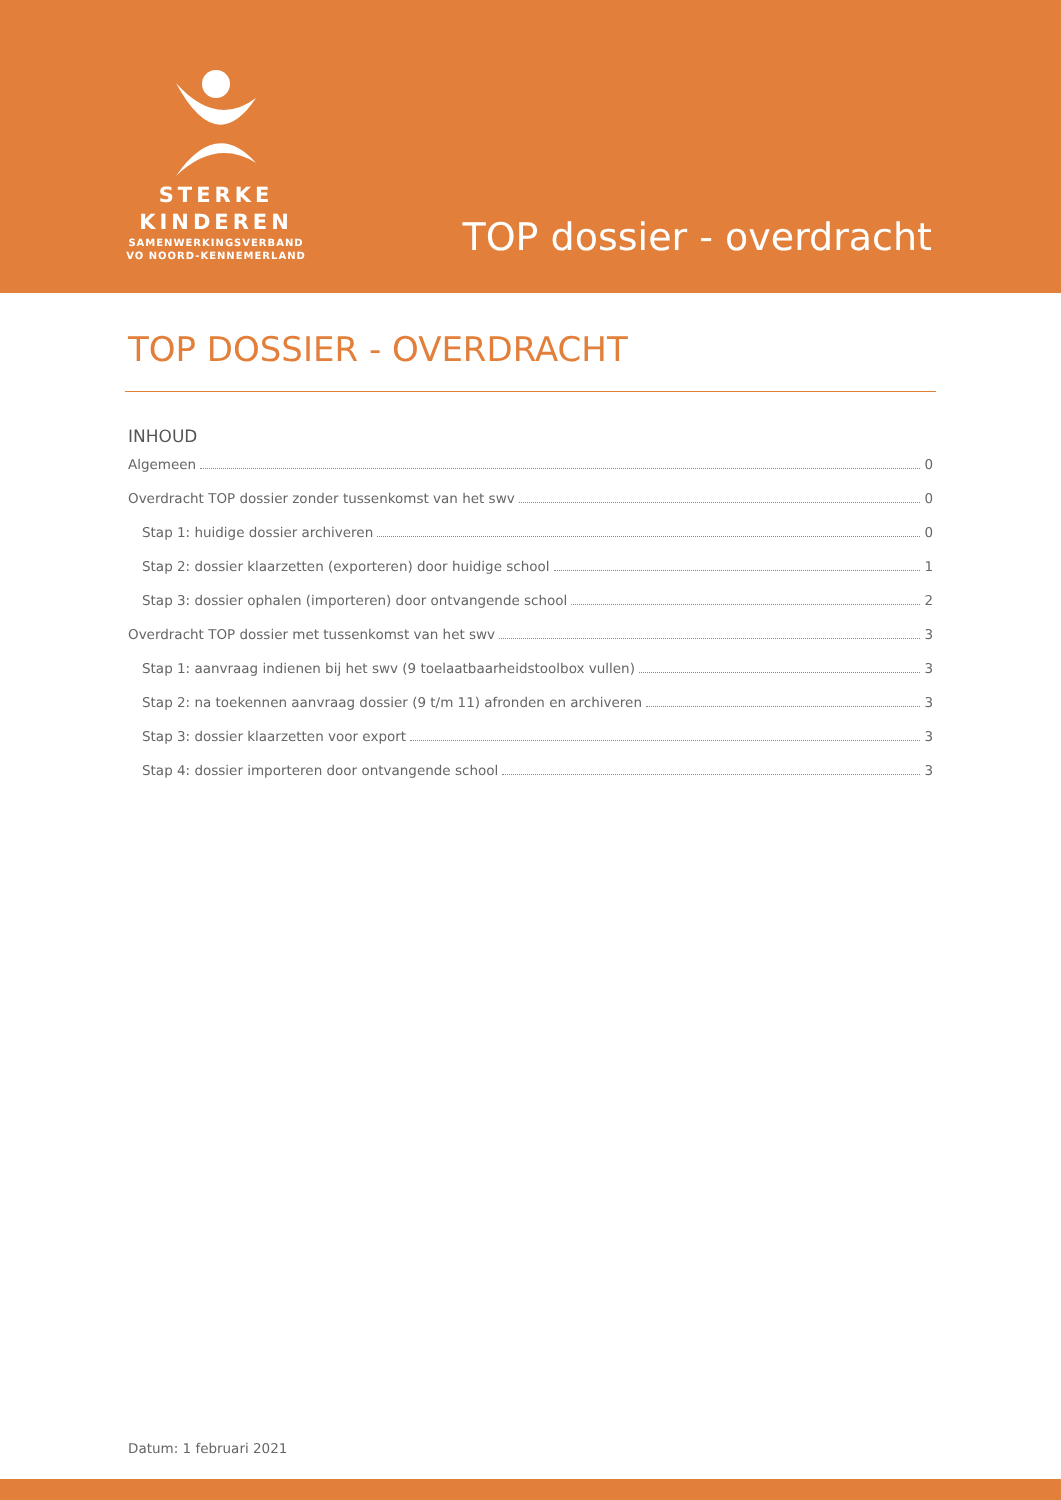STERKE
KINDEREN
SAMENWERKINGSVERBAND
VO NOORD-KENNEMERLAND
TOP dossier - overdracht
TOP DOSSIER - OVERDRACHT
INHOUD
Algemeen 0
Overdracht TOP dossier zonder tussenkomst van het swv 0
Stap 1: huidige dossier archiveren 0
Stap 2: dossier klaarzetten (exporteren) door huidige school 1
Stap 3: dossier ophalen (importeren) door ontvangende school 2
Overdracht TOP dossier met tussenkomst van het swv 3
Stap 1: aanvraag indienen bij het swv (9 toelaatbaarheidstoolbox vullen) 3
Stap 2: na toekennen aanvraag dossier (9 t/m 11) afronden en archiveren 3
Stap 3: dossier klaarzetten voor export 3
Stap 4: dossier importeren door ontvangende school 3
Datum: 1 februari 2021